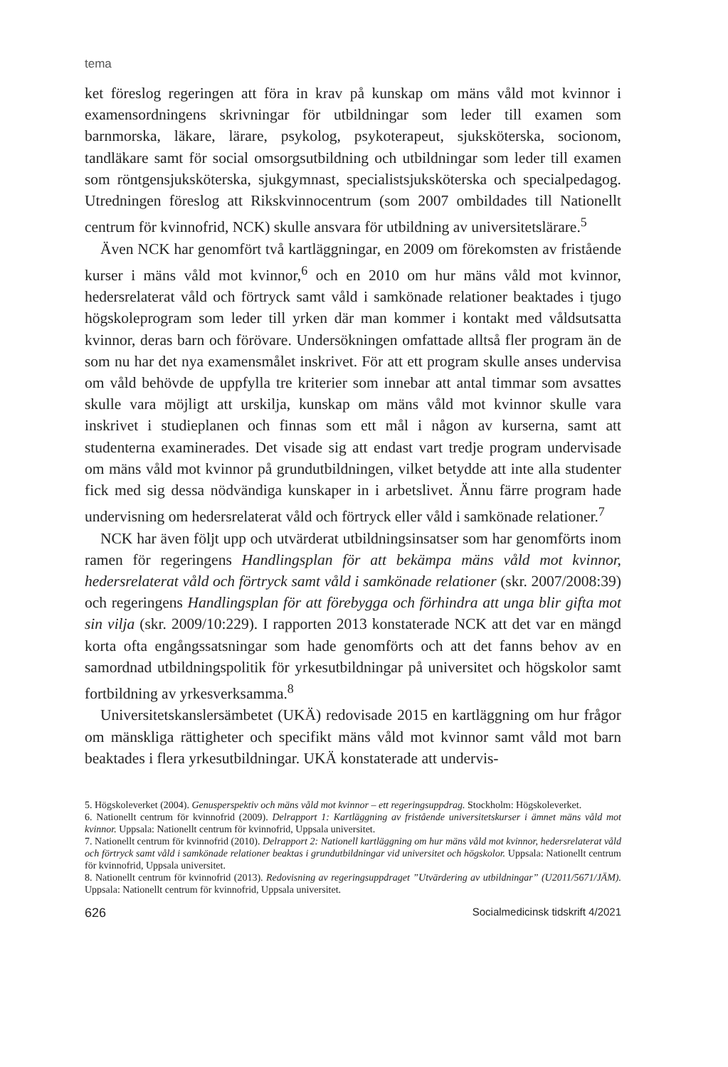tema
ket föreslog regeringen att föra in krav på kunskap om mäns våld mot kvinnor i examensordningens skrivningar för utbildningar som leder till examen som barnmorska, läkare, lärare, psykolog, psykoterapeut, sjuksköterska, socionom, tandläkare samt för social omsorgsutbildning och utbildningar som leder till examen som röntgensjuksköterska, sjukgymnast, specialistsjuksköterska och specialpedagog. Utredningen föreslog att Rikskvinnocentrum (som 2007 ombildades till Nationellt centrum för kvinnofrid, NCK) skulle ansvara för utbildning av universitetslärare.<sup>5</sup>
Även NCK har genomfört två kartläggningar, en 2009 om förekomsten av fristående kurser i mäns våld mot kvinnor,<sup>6</sup> och en 2010 om hur mäns våld mot kvinnor, hedersrelaterat våld och förtryck samt våld i samkönade relationer beaktades i tjugo högskoleprogram som leder till yrken där man kommer i kontakt med våldsutsatta kvinnor, deras barn och förövare. Undersökningen omfattade alltså fler program än de som nu har det nya examensmålet inskrivet. För att ett program skulle anses undervisa om våld behövde de uppfylla tre kriterier som innebar att antal timmar som avsattes skulle vara möjligt att urskilja, kunskap om mäns våld mot kvinnor skulle vara inskrivet i studieplanen och finnas som ett mål i någon av kurserna, samt att studenterna examinerades. Det visade sig att endast vart tredje program undervisade om mäns våld mot kvinnor på grundutbildningen, vilket betydde att inte alla studenter fick med sig dessa nödvändiga kunskaper in i arbetslivet. Ännu färre program hade undervisning om hedersrelaterat våld och förtryck eller våld i samkönade relationer.<sup>7</sup>
NCK har även följt upp och utvärderat utbildningsinsatser som har genomförts inom ramen för regeringens Handlingsplan för att bekämpa mäns våld mot kvinnor, hedersrelaterat våld och förtryck samt våld i samkönade relationer (skr. 2007/2008:39) och regeringens Handlingsplan för att förebygga och förhindra att unga blir gifta mot sin vilja (skr. 2009/10:229). I rapporten 2013 konstaterade NCK att det var en mängd korta ofta engångssatsningar som hade genomförts och att det fanns behov av en samordnad utbildningspolitik för yrkesutbildningar på universitet och högskolor samt fortbildning av yrkesverksamma.<sup>8</sup>
Universitetskanslersämbetet (UKÄ) redovisade 2015 en kartläggning om hur frågor om mänskliga rättigheter och specifikt mäns våld mot kvinnor samt våld mot barn beaktades i flera yrkesutbildningar. UKÄ konstaterade att undervis-
5. Högskoleverket (2004). Genusperspektiv och mäns våld mot kvinnor – ett regeringsuppdrag. Stockholm: Högskoleverket.
6. Nationellt centrum för kvinnofrid (2009). Delrapport 1: Kartläggning av fristående universitetskurser i ämnet mäns våld mot kvinnor. Uppsala: Nationellt centrum för kvinnofrid, Uppsala universitet.
7. Nationellt centrum för kvinnofrid (2010). Delrapport 2: Nationell kartläggning om hur mäns våld mot kvinnor, hedersrelaterat våld och förtryck samt våld i samkönade relationer beaktas i grundutbildningar vid universitet och högskolor. Uppsala: Nationellt centrum för kvinnofrid, Uppsala universitet.
8. Nationellt centrum för kvinnofrid (2013). Redovisning av regeringsuppdraget ”Utvärdering av utbildningar” (U2011/5671/JÄM). Uppsala: Nationellt centrum för kvinnofrid, Uppsala universitet.
626 Socialmedicinsk tidskrift 4/2021